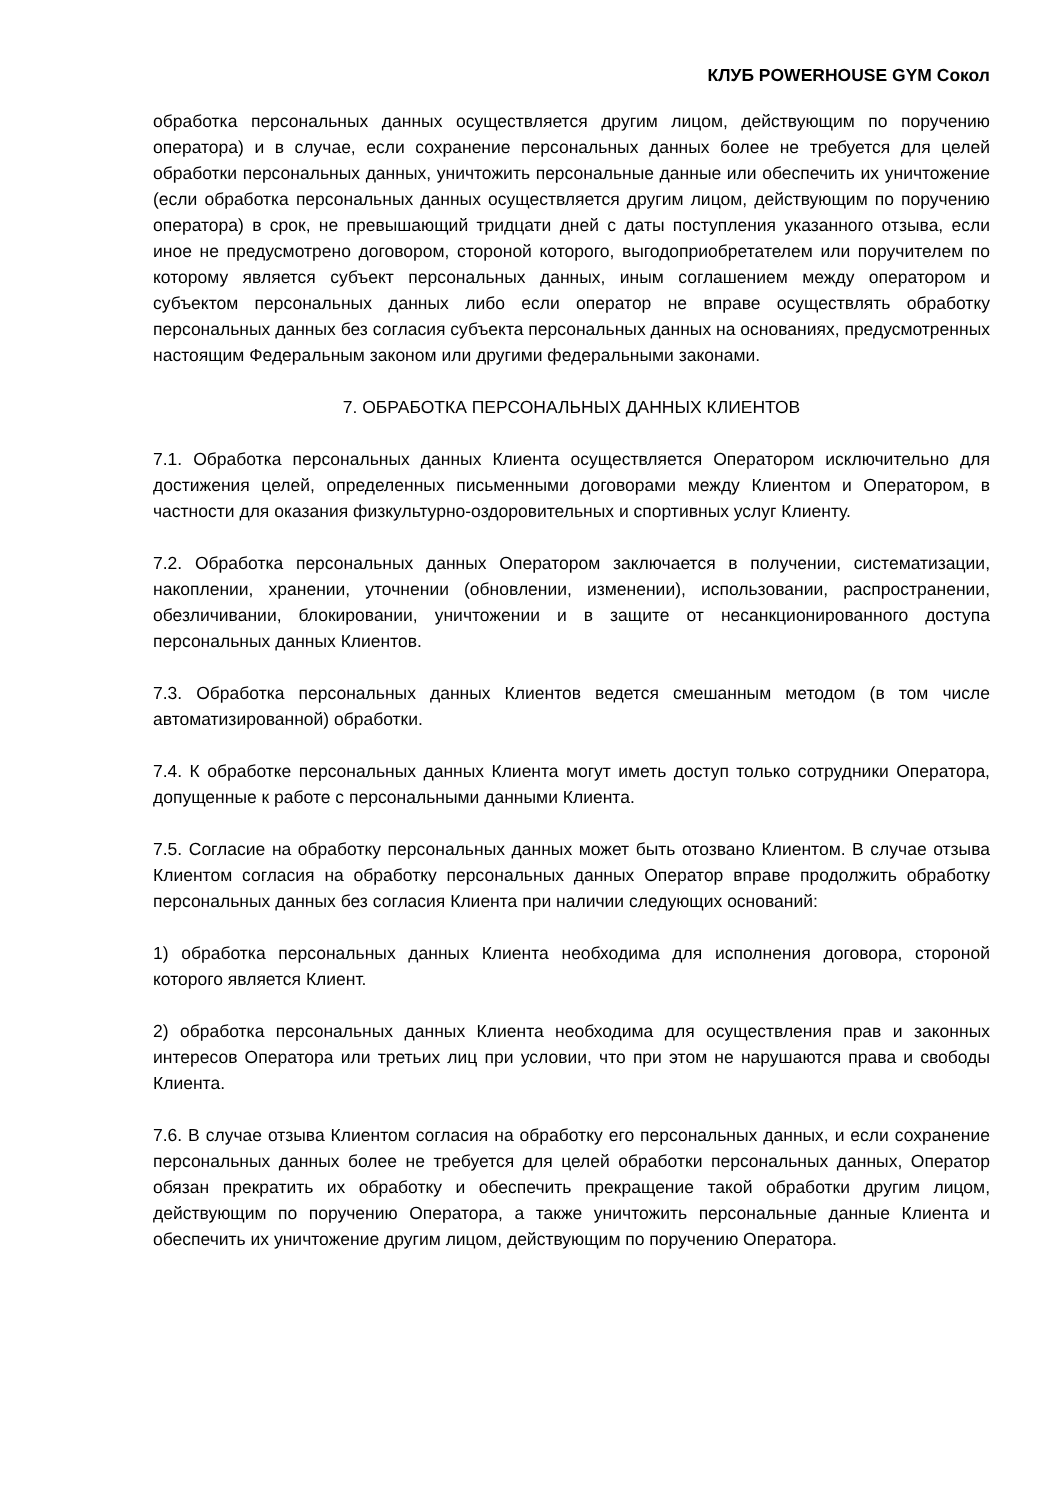КЛУБ POWERHOUSE GYM Сокол
обработка персональных данных осуществляется другим лицом, действующим по поручению оператора) и в случае, если сохранение персональных данных более не требуется для целей обработки персональных данных, уничтожить персональные данные или обеспечить их уничтожение (если обработка персональных данных осуществляется другим лицом, действующим по поручению оператора) в срок, не превышающий тридцати дней с даты поступления указанного отзыва, если иное не предусмотрено договором, стороной которого, выгодоприобретателем или поручителем по которому является субъект персональных данных, иным соглашением между оператором и субъектом персональных данных либо если оператор не вправе осуществлять обработку персональных данных без согласия субъекта персональных данных на основаниях, предусмотренных настоящим Федеральным законом или другими федеральными законами.
7. ОБРАБОТКА ПЕРСОНАЛЬНЫХ ДАННЫХ КЛИЕНТОВ
7.1. Обработка персональных данных Клиента осуществляется Оператором исключительно для достижения целей, определенных письменными договорами между Клиентом и Оператором, в частности для оказания физкультурно-оздоровительных и спортивных услуг Клиенту.
7.2. Обработка персональных данных Оператором заключается в получении, систематизации, накоплении, хранении, уточнении (обновлении, изменении), использовании, распространении, обезличивании, блокировании, уничтожении и в защите от несанкционированного доступа персональных данных Клиентов.
7.3. Обработка персональных данных Клиентов ведется смешанным методом (в том числе автоматизированной) обработки.
7.4. К обработке персональных данных Клиента могут иметь доступ только сотрудники Оператора, допущенные к работе с персональными данными Клиента.
7.5. Согласие на обработку персональных данных может быть отозвано Клиентом. В случае отзыва Клиентом согласия на обработку персональных данных Оператор вправе продолжить обработку персональных данных без согласия Клиента при наличии следующих оснований:
1) обработка персональных данных Клиента необходима для исполнения договора, стороной которого является Клиент.
2) обработка персональных данных Клиента необходима для осуществления прав и законных интересов Оператора или третьих лиц при условии, что при этом не нарушаются права и свободы Клиента.
7.6. В случае отзыва Клиентом согласия на обработку его персональных данных, и если сохранение персональных данных более не требуется для целей обработки персональных данных, Оператор обязан прекратить их обработку и обеспечить прекращение такой обработки другим лицом, действующим по поручению Оператора, а также уничтожить персональные данные Клиента и обеспечить их уничтожение другим лицом, действующим по поручению Оператора.